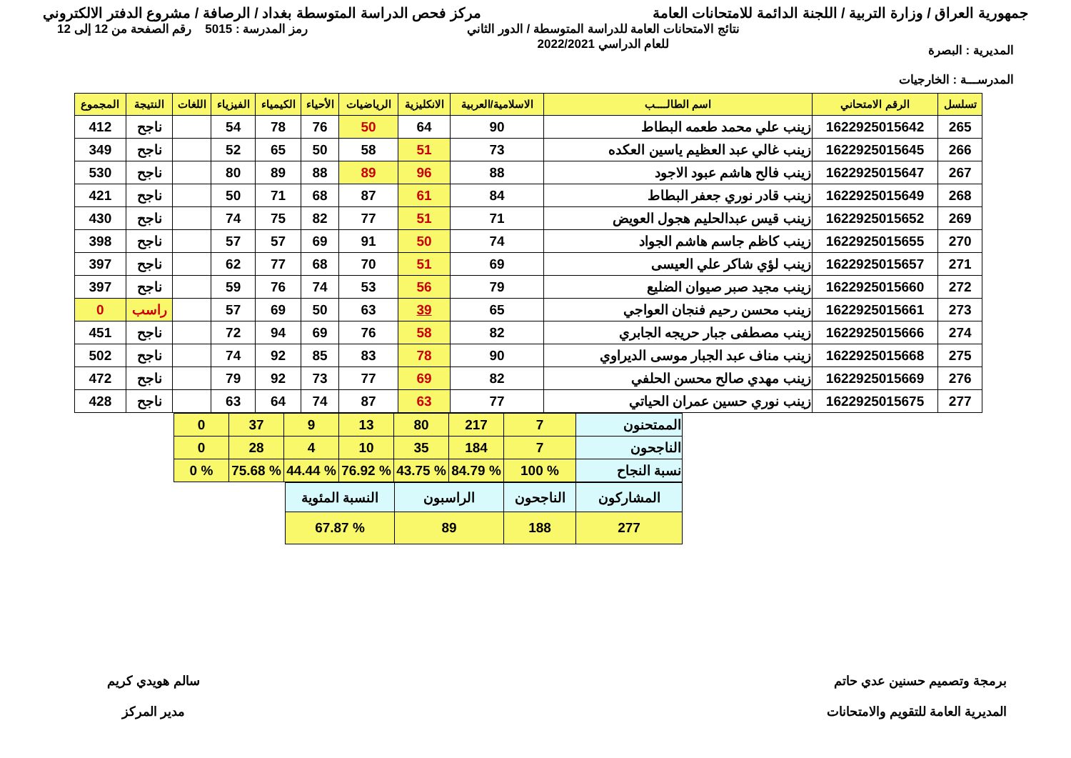جمهورية العراق / وزارة التربية / اللجنة الدائمة للامتحانات العامة
مركز فحص الدراسة المتوسطة بغداد / الرصافة / مشروع الدفتر الالكتروني
المديرية : البصرة
المدرســـة : الخارجيات
نتائج الامتحانات العامة للدراسة المتوسطة / الدور الثاني
للعام الدراسي 2022/2021
رمز المدرسة : 5015 رقم الصفحة من 12 إلى 12
| تسلسل | الرقم الامتحاني | اسم الطالــــب | الاسلامية/العربية | الانكليزية | الرياضيات | الأحياء | الكيمياء | الفيزياء | اللغات | النتيجة | المجموع |
| --- | --- | --- | --- | --- | --- | --- | --- | --- | --- | --- | --- |
| 265 | 1622925015642 | زينب علي محمد طعمه البطاط | 90 | 64 | 50 | 76 | 78 | 54 | | ناجح | 412 |
| 266 | 1622925015645 | زينب غالي عبد العظيم ياسين العكده | 73 | 51 | 58 | 50 | 65 | 52 | | ناجح | 349 |
| 267 | 1622925015647 | زينب فالح هاشم عبود الاجود | 88 | 96 | 89 | 88 | 89 | 80 | | ناجح | 530 |
| 268 | 1622925015649 | زينب قادر نوري جعفر البطاط | 84 | 61 | 87 | 68 | 71 | 50 | | ناجح | 421 |
| 269 | 1622925015652 | زينب قيس عبدالحليم هجول العويض | 71 | 51 | 77 | 82 | 75 | 74 | | ناجح | 430 |
| 270 | 1622925015655 | زينب كاظم جاسم هاشم الجواد | 74 | 50 | 91 | 69 | 57 | 57 | | ناجح | 398 |
| 271 | 1622925015657 | زينب لؤي شاكر علي العيسى | 69 | 51 | 70 | 68 | 77 | 62 | | ناجح | 397 |
| 272 | 1622925015660 | زينب مجيد صبر صيوان الضليع | 79 | 56 | 53 | 74 | 76 | 59 | | ناجح | 397 |
| 273 | 1622925015661 | زينب محسن رحيم فنجان العواجي | 65 | 39 | 63 | 50 | 69 | 57 | | راسب | 0 |
| 274 | 1622925015666 | زينب مصطفى جبار حريجه الجابري | 82 | 58 | 76 | 69 | 94 | 72 | | ناجح | 451 |
| 275 | 1622925015668 | زينب مناف عبد الجبار موسى الديراوي | 90 | 78 | 83 | 85 | 92 | 74 | | ناجح | 502 |
| 276 | 1622925015669 | زينب مهدي صالح محسن الحلفي | 82 | 69 | 77 | 73 | 92 | 79 | | ناجح | 472 |
| 277 | 1622925015675 | زينب نوري حسين عمران الحياتي | 77 | 63 | 87 | 74 | 64 | 63 | | ناجح | 428 |
| الممتحنون | 7 | 217 | 80 | 13 | 9 | 37 | 0 |
| الناجحون | 7 | 184 | 35 | 10 | 4 | 28 | 0 |
| نسبة النجاح | % 100 | % 84.79 | % 43.75 | % 76.92 | % 44.44 | % 75.68 | % 0 |
| المشاركون | الناجحون | الراسبون | النسبة المئوية |
| 277 | 188 | 89 | % 67.87 |
برمجة وتصميم حسنين عدي حاتم
المديرية العامة للتقويم والامتحانات
سالم هويدي كريم
مدير المركز